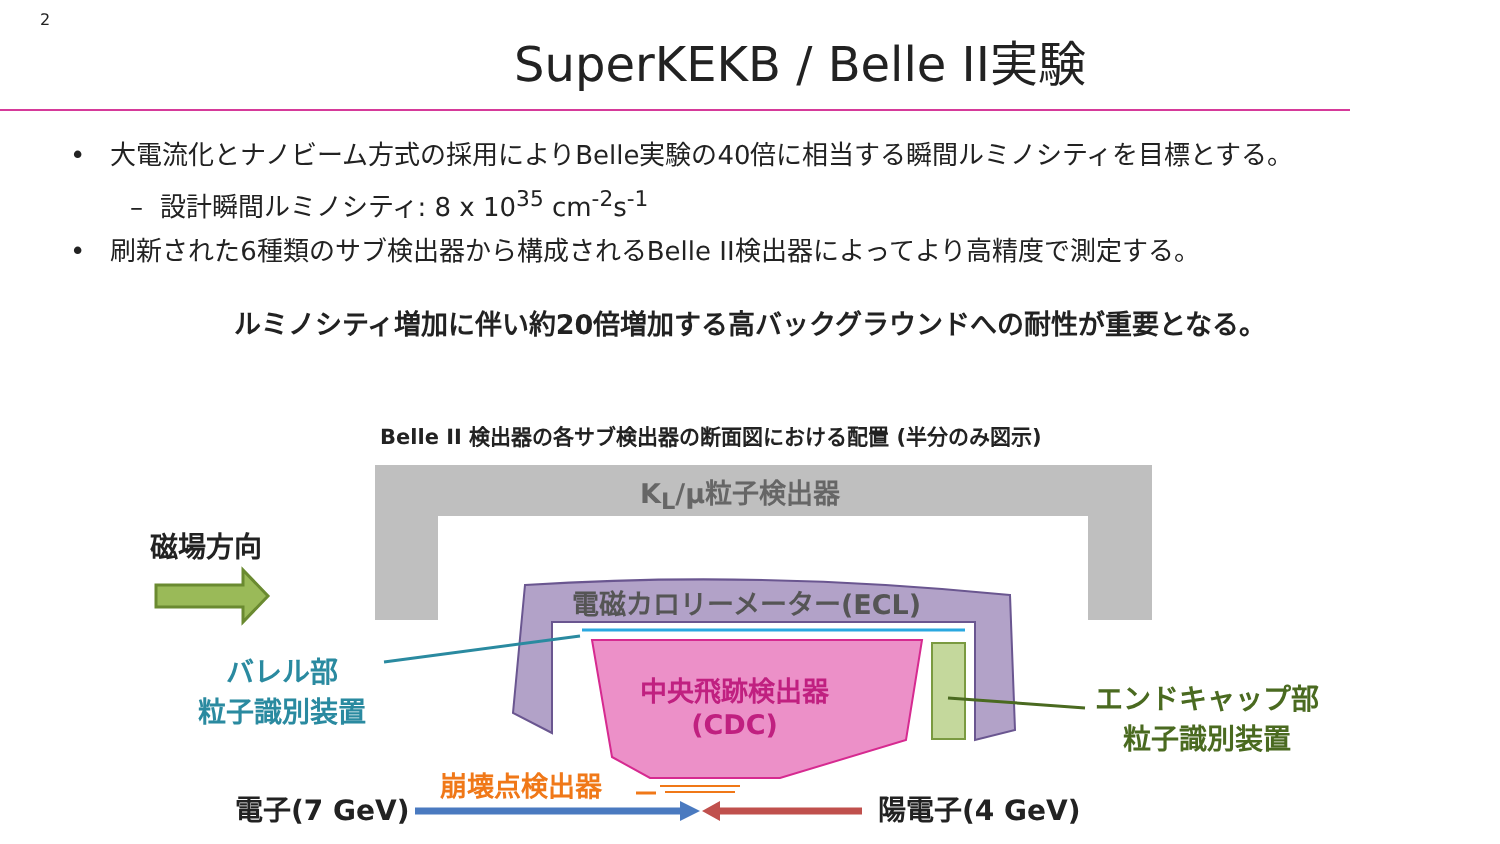2
SuperKEKB / Belle II実験
• 大電流化とナノビーム方式の採用によりBelle実験の40倍に相当する瞬間ルミノシティを目標とする。
– 設計瞬間ルミノシティ: 8 x 10<sup>35</sup> cm<sup>-2</sup>s<sup>-1</sup>
• 刷新された6種類のサブ検出器から構成されるBelle II検出器によってより高精度で測定する。
ルミノシティ増加に伴い約20倍増加する高バックグラウンドへの耐性が重要となる。
Belle II 検出器の各サブ検出器の断面図における配置 (半分のみ図示)
K<sub>L</sub>/μ粒子検出器
磁場方向
電磁カロリーメーター(ECL)
中央飛跡検出器
(CDC)
バレル部
粒子識別装置
エンドキャップ部
粒子識別装置
崩壊点検出器
電子(7 GeV) 陽電子(4 GeV)